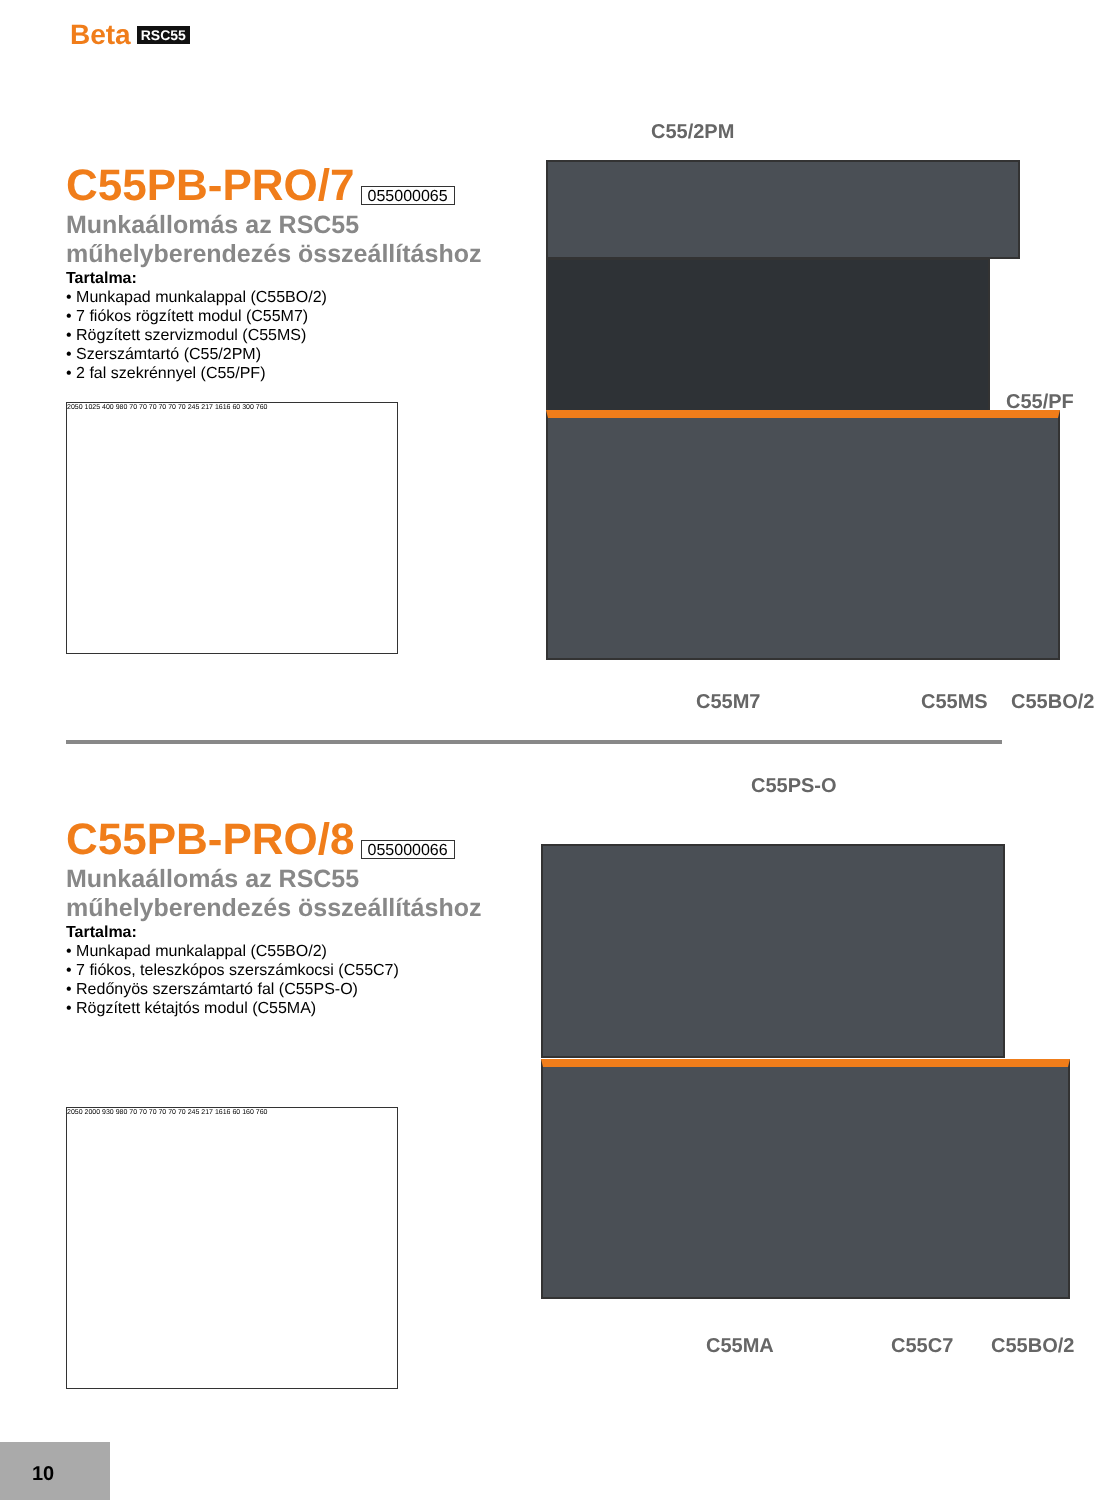Beta RSC55
C55PB-PRO/7 055000065
Munkaállomás az RSC55
műhelyberendezés összeállításhoz
Tartalma:
• Munkapad munkalappal (C55BO/2)
• 7 fiókos rögzített modul (C55M7)
• Rögzített szervizmodul (C55MS)
• Szerszámtartó (C55/2PM)
• 2 fal szekrénnyel (C55/PF)
2050 1025 400 980 70 70 70 70 70 70 245 217 1616 60 300 760
C55/2PM
C55/PF
C55M7 C55MS C55BO/2
C55PB-PRO/8 055000066
Munkaállomás az RSC55
műhelyberendezés összeállításhoz
Tartalma:
• Munkapad munkalappal (C55BO/2)
• 7 fiókos, teleszkópos szerszámkocsi (C55C7)
• Redőnyös szerszámtartó fal (C55PS-O)
• Rögzített kétajtós modul (C55MA)
2050 2000 930 980 70 70 70 70 70 70 245 217 1616 60 160 760
C55PS-O
C55MA C55C7 C55BO/2
10